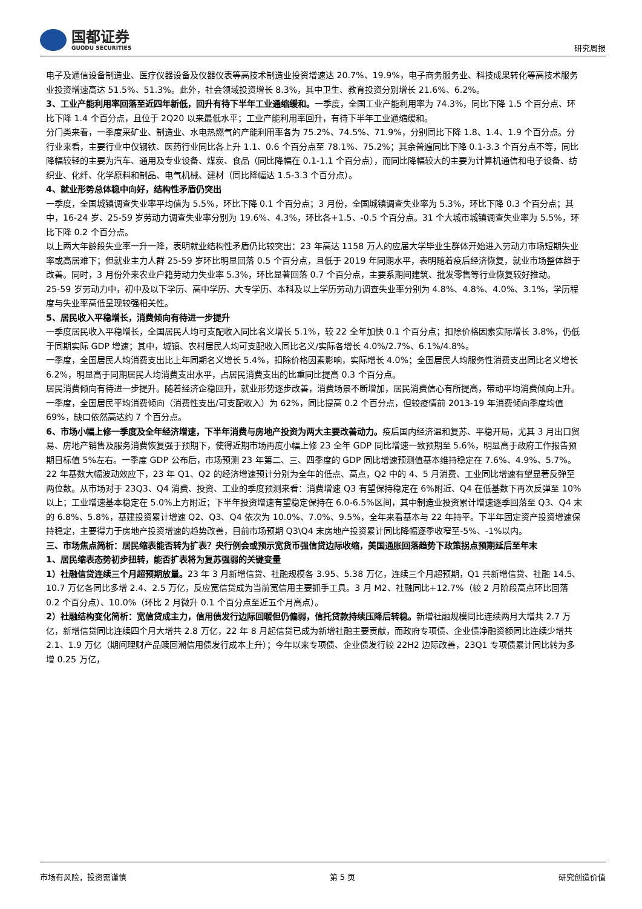国都证券
GUODU SECURITIES
研究周报
电子及通信设备制造业、医疗仪器设备及仪器仪表等高技术制造业投资增速达 20.7%、19.9%，电子商务服务业、科技成果转化等高技术服务业投资增速高达 51.5%、51.3%。此外，社会领域投资增长 8.3%，其中卫生、教育投资分别增长 21.6%、6.2%。
3、工业产能利用率回落至近四年新低，回升有待下半年工业通缩缓和。一季度，全国工业产能利用率为 74.3%，同比下降 1.5 个百分点、环比下降 1.4 个百分点，且位于 2Q20 以来最低水平；工业产能利用率回升，有待下半年工业通缩缓和。
分门类来看，一季度采矿业、制造业、水电热燃气的产能利用率各为 75.2%、74.5%、71.9%，分别同比下降 1.8、1.4、1.9 个百分点。分行业来看，主要行业中仅钢铁、医药行业同比各上升 1.1、0.6 个百分点至 78.1%、75.2%；其余普遍同比下降 0.1-3.3 个百分点不等，同比降幅较轻的主要为汽车、通用及专业设备、煤炭、食品（同比降幅在 0.1-1.1 个百分点），而同比降幅较大的主要为计算机通信和电子设备、纺织业、化纤、化学原料和制品、电气机械、建材（同比降幅达 1.5-3.3 个百分点）。
4、就业形势总体稳中向好，结构性矛盾仍突出
一季度，全国城镇调查失业率平均值为 5.5%，环比下降 0.1 个百分点；3 月份，全国城镇调查失业率为 5.3%，环比下降 0.3 个百分点；其中，16-24 岁、25-59 岁劳动力调查失业率分别为 19.6%、4.3%，环比各+1.5、-0.5 个百分点。31 个大城市城镇调查失业率为 5.5%，环比下降 0.2 个百分点。
以上两大年龄段失业率一升一降，表明就业结构性矛盾仍比较突出：23 年高达 1158 万人的应届大学毕业生群体开始进入劳动力市场短期失业率或高居难下；但就业主力人群 25-59 岁环比明显回落 0.5 个百分点，且低于 2019 年同期水平，表明随着疫后经济恢复，就业市场整体趋于改善。同时，3 月份外来农业户籍劳动力失业率 5.3%，环比显著回落 0.7 个百分点，主要系期间建筑、批发零售等行业恢复较好推动。
25-59 岁劳动力中，初中及以下学历、高中学历、大专学历、本科及以上学历劳动力调查失业率分别为 4.8%、4.8%、4.0%、3.1%，学历程度与失业率高低呈现较强相关性。
5、居民收入平稳增长，消费倾向有待进一步提升
一季度居民收入平稳增长，全国居民人均可支配收入同比名义增长 5.1%，较 22 全年加快 0.1 个百分点；扣除价格因素实际增长 3.8%，仍低于同期实际 GDP 增速；其中，城镇、农村居民人均可支配收入同比名义/实际各增长 4.0%/2.7%、6.1%/4.8%。
一季度，全国居民人均消费支出比上年同期名义增长 5.4%，扣除价格因素影响，实际增长 4.0%；全国居民人均服务性消费支出同比名义增长 6.2%，明显高于同期居民人均消费支出水平，占居民消费支出的比重同比提高 0.3 个百分点。
居民消费倾向有待进一步提升。随着经济企稳回升，就业形势逐步改善，消费场景不断增加，居民消费信心有所提高，带动平均消费倾向上升。一季度，全国居民平均消费倾向（消费性支出/可支配收入）为 62%，同比提高 0.2 个百分点，但较疫情前 2013-19 年消费倾向季度均值 69%，缺口依然高达约 7 个百分点。
6、市场小幅上修一季度及全年经济增速，下半年消费与房地产投资为两大主要改善动力。疫后国内经济温和复苏、平稳开局，尤其 3 月出口贸易、房地产销售及服务消费恢复强于预期下，使得近期市场再度小幅上修 23 全年 GDP 同比增速一致预期至 5.6%，明显高于政府工作报告预期目标值 5%左右。一季度 GDP 公布后，市场预测 23 年第二、三、四季度的 GDP 同比增速预测值基本维持稳定在 7.6%、4.9%、5.7%。
22 年基数大幅波动效应下，23 年 Q1、Q2 的经济增速预计分别为全年的低点、高点，Q2 中的 4、5 月消费、工业同比增速有望显著反弹至两位数。从市场对于 23Q3、Q4 消费、投资、工业的季度预测来看：消费增速 Q3 有望保持稳定在 6%附近、Q4 在低基数下再次反弹至 10%以上；工业增速基本稳定在 5.0%上方附近；下半年投资增速有望稳定保持在 6.0-6.5%区间，其中制造业投资累计增速逐季回落至 Q3、Q4 末的 6.8%、5.8%，基建投资累计增速 Q2、Q3、Q4 依次为 10.0%、7.0%、9.5%，全年来看基本与 22 年持平。下半年固定资产投资增速保持稳定，主要得力于房地产投资增速的趋势改善，目前市场预期 Q3\Q4 末房地产投资累计同比降幅逐季收窄至-5%、-1%以内。
三、市场焦点简析：居民缩表能否转为扩表？央行例会或预示宽货币强信贷边际收缩，美国通胀回落趋势下政策拐点预期延后至年末
1、居民缩表态势初步扭转，能否扩表将为复苏强弱的关键变量
1）社融信贷连续三个月超预期放量。23 年 3 月新增信贷、社融规模各 3.95、5.38 万亿，连续三个月超预期，Q1 共新增信贷、社融 14.5、10.7 万亿各同比多增 2.4、2.5 万亿，反应宽信贷成为当前宽信用主要抓手工具。3 月 M2、社融同比+12.7%（较 2 月阶段高点环比回落 0.2 个百分点）、10.0%（环比 2 月微升 0.1 个百分点至近五个月高点）。
2）社融结构变化简析：宽信贷成主力，信用债发行边际回暖但仍偏弱，信托贷款持续压降后转稳。新增社融规模同比连续两月大增共 2.7 万亿，新增信贷同比连续四个月大增共 2.8 万亿，22 年 8 月起信贷已成为新增社融主要贡献，而政府专项债、企业债净融资额同比连续少增共 2.1、1.9 万亿（期间理财产品赎回潮信用债发行成本上升）；今年以来专项债、企业债发行较 22H2 边际改善，23Q1 专项债累计同比转为多增 0.25 万亿，
市场有风险，投资需谨慎 第 5 页 研究创造价值